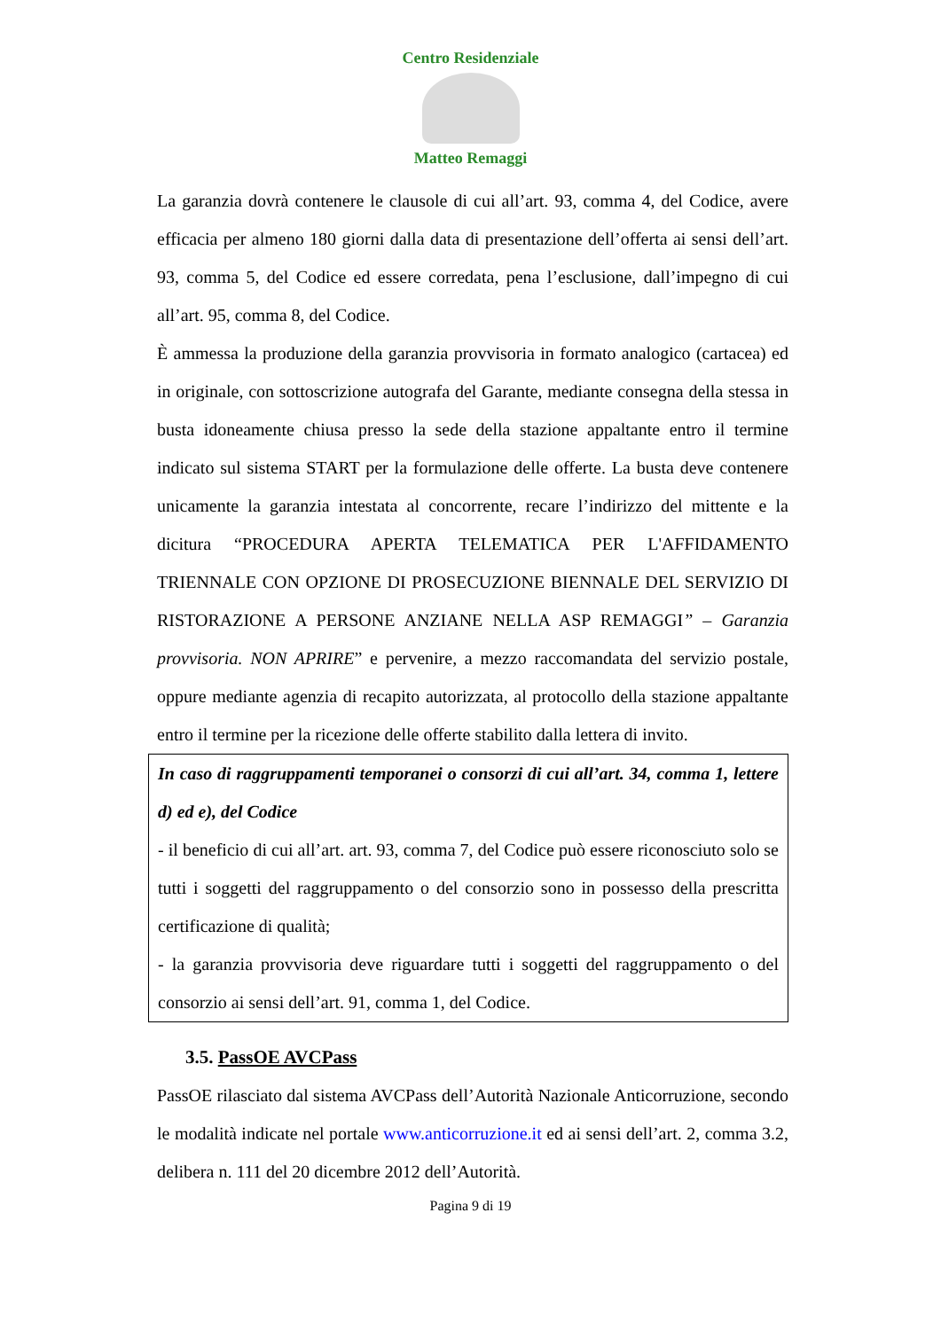Centro Residenziale
Matteo Remaggi
La garanzia dovrà contenere le clausole di cui all’art. 93, comma 4, del Codice, avere efficacia per almeno 180 giorni dalla data di presentazione dell’offerta ai sensi dell’art. 93, comma 5, del Codice ed essere corredata, pena l’esclusione, dall’impegno di cui all’art. 95, comma 8, del Codice.
È ammessa la produzione della garanzia provvisoria in formato analogico (cartacea) ed in originale, con sottoscrizione autografa del Garante, mediante consegna della stessa in busta idoneamente chiusa presso la sede della stazione appaltante entro il termine indicato sul sistema START per la formulazione delle offerte. La busta deve contenere unicamente la garanzia intestata al concorrente, recare l’indirizzo del mittente e la dicitura “PROCEDURA APERTA TELEMATICA PER L'AFFIDAMENTO TRIENNALE CON OPZIONE DI PROSECUZIONE BIENNALE DEL SERVIZIO DI RISTORAZIONE A PERSONE ANZIANE NELLA ASP REMAGGI” – Garanzia provvisoria. NON APRIRE” e pervenire, a mezzo raccomandata del servizio postale, oppure mediante agenzia di recapito autorizzata, al protocollo della stazione appaltante entro il termine per la ricezione delle offerte stabilito dalla lettera di invito.
In caso di raggruppamenti temporanei o consorzi di cui all’art. 34, comma 1, lettere d) ed e), del Codice
- il beneficio di cui all’art. art. 93, comma 7, del Codice può essere riconosciuto solo se tutti i soggetti del raggruppamento o del consorzio sono in possesso della prescritta certificazione di qualità;
- la garanzia provvisoria deve riguardare tutti i soggetti del raggruppamento o del consorzio ai sensi dell’art. 91, comma 1, del Codice.
3.5. PassOE AVCPass
PassOE rilasciato dal sistema AVCPass dell’Autorità Nazionale Anticorruzione, secondo le modalità indicate nel portale www.anticorruzione.it ed ai sensi dell’art. 2, comma 3.2, delibera n. 111 del 20 dicembre 2012 dell’Autorità.
Pagina 9 di 19